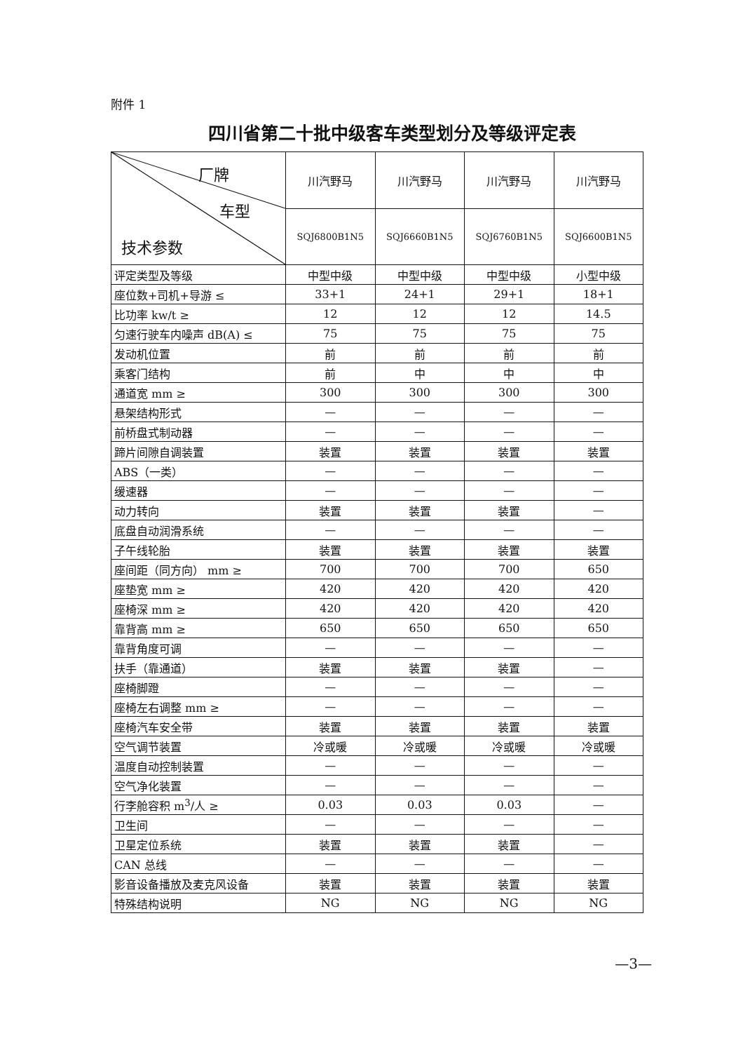附件 1
四川省第二十批中级客车类型划分及等级评定表
| 厂牌 车型 技术参数 | 川汽野马 | 川汽野马 | 川汽野马 | 川汽野马 |
| --- | --- | --- | --- | --- |
| | SQJ6800B1N5 | SQJ6660B1N5 | SQJ6760B1N5 | SQJ6600B1N5 |
| 评定类型及等级 | 中型中级 | 中型中级 | 中型中级 | 小型中级 |
| 座位数+司机+导游 ≤ | 33+1 | 24+1 | 29+1 | 18+1 |
| 比功率 kw/t ≥ | 12 | 12 | 12 | 14.5 |
| 匀速行驶车内噪声 dB(A) ≤ | 75 | 75 | 75 | 75 |
| 发动机位置 | 前 | 前 | 前 | 前 |
| 乘客门结构 | 前 | 中 | 中 | 中 |
| 通道宽 mm ≥ | 300 | 300 | 300 | 300 |
| 悬架结构形式 | — | — | — | — |
| 前桥盘式制动器 | — | — | — | — |
| 蹄片间隙自调装置 | 装置 | 装置 | 装置 | 装置 |
| ABS（一类） | — | — | — | — |
| 缓速器 | — | — | — | — |
| 动力转向 | 装置 | 装置 | 装置 | — |
| 底盘自动润滑系统 | — | — | — | — |
| 子午线轮胎 | 装置 | 装置 | 装置 | 装置 |
| 座间距（同方向） mm ≥ | 700 | 700 | 700 | 650 |
| 座垫宽 mm ≥ | 420 | 420 | 420 | 420 |
| 座椅深 mm ≥ | 420 | 420 | 420 | 420 |
| 靠背高 mm ≥ | 650 | 650 | 650 | 650 |
| 靠背角度可调 | — | — | — | — |
| 扶手（靠通道） | 装置 | 装置 | 装置 | — |
| 座椅脚蹬 | — | — | — | — |
| 座椅左右调整 mm ≥ | — | — | — | — |
| 座椅汽车安全带 | 装置 | 装置 | 装置 | 装置 |
| 空气调节装置 | 冷或暖 | 冷或暖 | 冷或暖 | 冷或暖 |
| 温度自动控制装置 | — | — | — | — |
| 空气净化装置 | — | — | — | — |
| 行李舱容积 m<sup>3</sup>/人 ≥ | 0.03 | 0.03 | 0.03 | — |
| 卫生间 | — | — | — | — |
| 卫星定位系统 | 装置 | 装置 | 装置 | — |
| CAN 总线 | — | — | — | — |
| 影音设备播放及麦克风设备 | 装置 | 装置 | 装置 | 装置 |
| 特殊结构说明 | NG | NG | NG | NG |
—3—